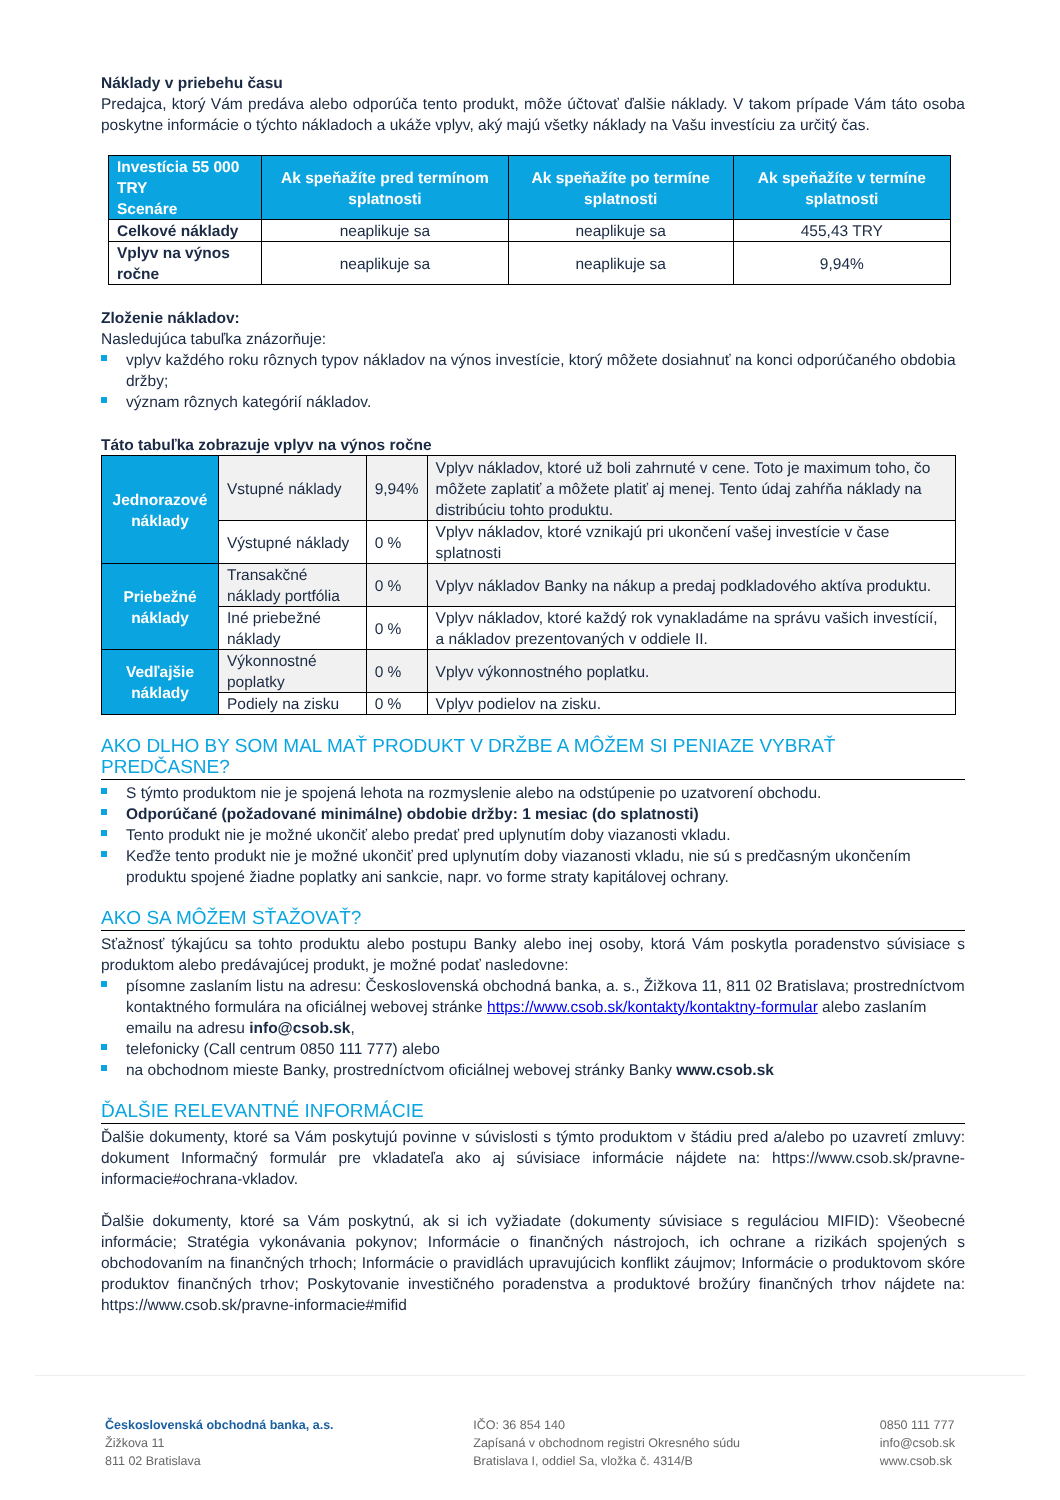Náklady v priebehu času
Predajca, ktorý Vám predáva alebo odporúča tento produkt, môže účtovať ďalšie náklady. V takom prípade Vám táto osoba poskytne informácie o týchto nákladoch a ukáže vplyv, aký majú všetky náklady na Vašu investíciu za určitý čas.
| Investícia 55 000 TRY Scenáre | Ak speňažíte pred termínom splatnosti | Ak speňažíte po termíne splatnosti | Ak speňažíte v termíne splatnosti |
| --- | --- | --- | --- |
| Celkové náklady | neaplikuje sa | neaplikuje sa | 455,43 TRY |
| Vplyv na výnos ročne | neaplikuje sa | neaplikuje sa | 9,94% |
Zloženie nákladov:
Nasledujúca tabuľka znázorňuje:
vplyv každého roku rôznych typov nákladov na výnos investície, ktorý môžete dosiahnuť na konci odporúčaného obdobia držby;
význam rôznych kategórií nákladov.
Táto tabuľka zobrazuje vplyv na výnos ročne
| Jednorazové náklady | Vstupné náklady | 9,94% | Vplyv nákladov, ktoré už boli zahrnuté v cene. Toto je maximum toho, čo môžete zaplatiť a môžete platiť aj menej. Tento údaj zahŕňa náklady na distribúciu tohto produktu. |
| | Výstupné náklady | 0 % | Vplyv nákladov, ktoré vznikajú pri ukončení vašej investície v čase splatnosti |
| Priebežné náklady | Transakčné náklady portfólia | 0 % | Vplyv nákladov Banky na nákup a predaj podkladového aktíva produktu. |
| | Iné priebežné náklady | 0 % | Vplyv nákladov, ktoré každý rok vynakladáme na správu vašich investícií, a nákladov prezentovaných v oddiele II. |
| Vedľajšie náklady | Výkonnostné poplatky | 0 % | Vplyv výkonnostného poplatku. |
| | Podiely na zisku | 0 % | Vplyv podielov na zisku. |
AKO DLHO BY SOM MAL MAŤ PRODUKT V DRŽBE A MÔŽEM SI PENIAZE VYBRAŤ PREDČASNE?
S týmto produktom nie je spojená lehota na rozmyslenie alebo na odstúpenie po uzatvorení obchodu.
Odporúčané (požadované minimálne) obdobie držby: 1 mesiac (do splatnosti)
Tento produkt nie je možné ukončiť alebo predať pred uplynutím doby viazanosti vkladu.
Keďže tento produkt nie je možné ukončiť pred uplynutím doby viazanosti vkladu, nie sú s predčasným ukončením produktu spojené žiadne poplatky ani sankcie, napr. vo forme straty kapitálovej ochrany.
AKO SA MÔŽEM SŤAŽOVAŤ?
Sťažnosť týkajúcu sa tohto produktu alebo postupu Banky alebo inej osoby, ktorá Vám poskytla poradenstvo súvisiace s produktom alebo predávajúcej produkt, je možné podať nasledovne:
písomne zaslaním listu na adresu: Československá obchodná banka, a. s., Žižkova 11, 811 02 Bratislava; prostredníctvom kontaktného formulára na oficiálnej webovej stránke https://www.csob.sk/kontakty/kontaktny-formular alebo zaslaním emailu na adresu info@csob.sk,
telefonicky (Call centrum 0850 111 777) alebo
na obchodnom mieste Banky, prostredníctvom oficiálnej webovej stránky Banky www.csob.sk
ĎALŠIE RELEVANTNÉ INFORMÁCIE
Ďalšie dokumenty, ktoré sa Vám poskytujú povinne v súvislosti s týmto produktom v štádiu pred a/alebo po uzavretí zmluvy: dokument Informačný formulár pre vkladateľa ako aj súvisiace informácie nájdete na: https://www.csob.sk/pravne-informacie#ochrana-vkladov.
Ďalšie dokumenty, ktoré sa Vám poskytnú, ak si ich vyžiadate (dokumenty súvisiace s reguláciou MIFID): Všeobecné informácie; Stratégia vykonávania pokynov; Informácie o finančných nástrojoch, ich ochrane a rizikách spojených s obchodovaním na finančných trhoch; Informácie o pravidlách upravujúcich konflikt záujmov; Informácie o produktovom skóre produktov finančných trhov; Poskytovanie investičného poradenstva a produktové brožúry finančných trhov nájdete na: https://www.csob.sk/pravne-informacie#mifid
Československá obchodná banka, a.s.
Žižkova 11
811 02 Bratislava
IČO: 36 854 140
Zapísaná v obchodnom registri Okresného súdu
Bratislava I, oddiel Sa, vložka č. 4314/B
0850 111 777
info@csob.sk
www.csob.sk